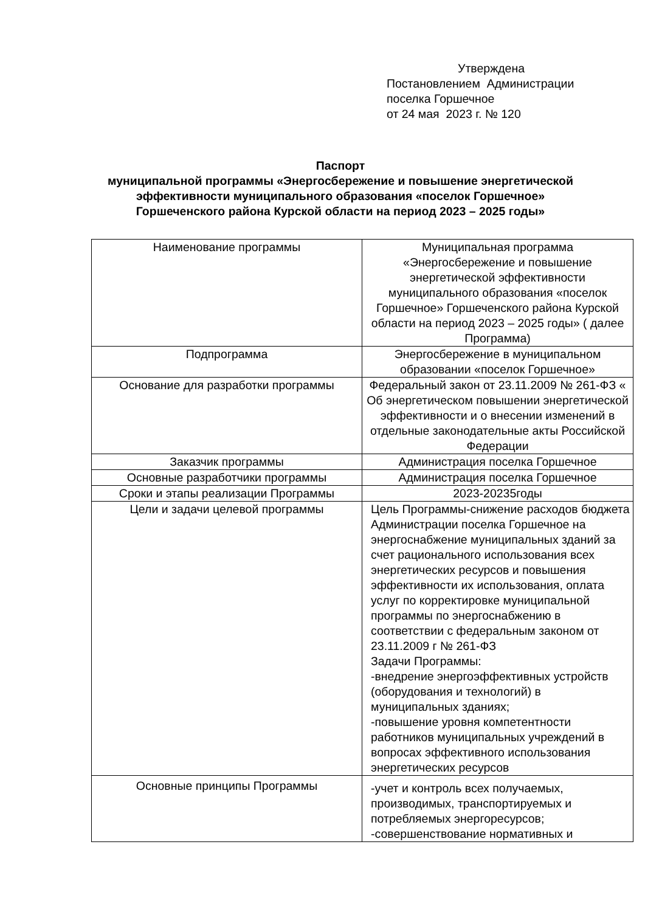Утверждена
Постановлением Администрации
поселка Горшечное
от 24 мая 2023 г. № 120
Паспорт
муниципальной программы «Энергосбережение и повышение энергетической эффективности муниципального образования «поселок Горшечное» Горшеченского района Курской области на период 2023 – 2025 годы»
| Наименование программы | Муниципальная программа «Энергосбережение и повышение энергетической эффективности муниципального образования «поселок Горшечное» Горшеченского района Курской области на период 2023 – 2025 годы» ( далее Программа) |
| Подпрограмма | Энергосбережение в муниципальном образовании «поселок Горшечное» |
| Основание для разработки программы | Федеральный закон от 23.11.2009 № 261-ФЗ « Об энергетическом повышении энергетической эффективности и о внесении изменений в отдельные законодательные акты Российской Федерации |
| Заказчик программы | Администрация поселка Горшечное |
| Основные разработчики программы | Администрация поселка Горшечное |
| Сроки и этапы реализации Программы | 2023-20235годы |
| Цели и задачи целевой программы | Цель Программы-снижение расходов бюджета Администрации поселка Горшечное на энергоснабжение муниципальных зданий за счет рационального использования всех энергетических ресурсов и повышения эффективности их использования, оплата услуг по корректировке муниципальной программы по энергоснабжению в соответствии с федеральным законом от 23.11.2009 г № 261-ФЗ Задачи Программы: -внедрение энергоэффективных устройств (оборудования и технологий) в муниципальных зданиях; -повышение уровня компетентности работников муниципальных учреждений в вопросах эффективного использования энергетических ресурсов |
| Основные принципы Программы | -учет и контроль всех получаемых, производимых, транспортируемых и потребляемых энергоресурсов; -совершенствование нормативных и |